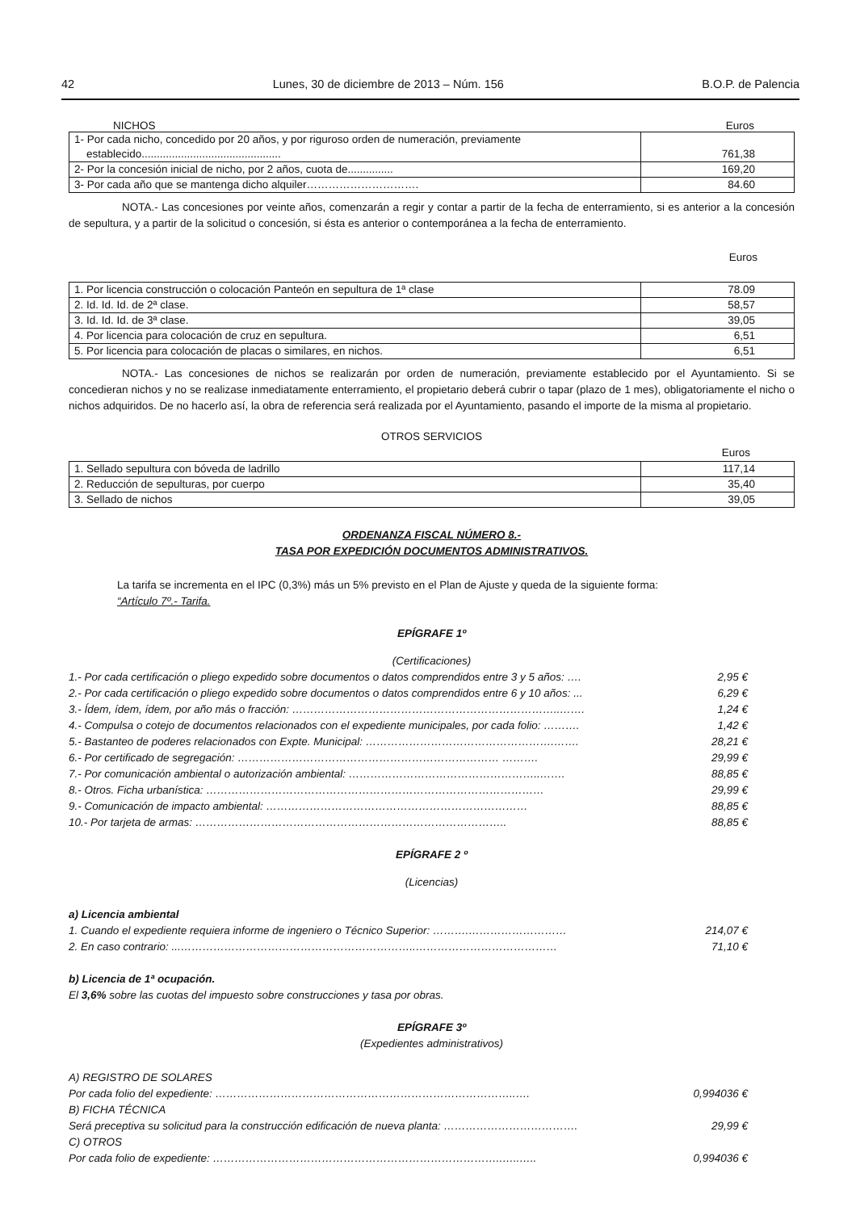42 Lunes, 30 de diciembre de 2013 – Núm. 156 B.O.P. de Palencia
NICHOS Euros
| 1- Por cada nicho, concedido por 20 años, y por riguroso orden de numeración, previamente establecido.............................................. | 761,38 |
| 2- Por la concesión inicial de nicho, por 2 años, cuota de............... | 169,20 |
| 3- Por cada año que se mantenga dicho alquiler…………………………. | 84.60 |
NOTA.- Las concesiones por veinte años, comenzarán a regir y contar a partir de la fecha de enterramiento, si es anterior a la concesión de sepultura, y a partir de la solicitud o concesión, si ésta es anterior o contemporánea a la fecha de enterramiento.
Euros
| 1. Por licencia construcción o colocación Panteón en sepultura de 1ª clase | 78.09 |
| 2. Id. Id. Id. de 2ª clase. | 58,57 |
| 3. Id. Id. Id. de 3ª clase. | 39,05 |
| 4. Por licencia para colocación de cruz en sepultura. | 6,51 |
| 5. Por licencia para colocación de placas o similares, en nichos. | 6,51 |
NOTA.- Las concesiones de nichos se realizarán por orden de numeración, previamente establecido por el Ayuntamiento. Si se concedieran nichos y no se realizase inmediatamente enterramiento, el propietario deberá cubrir o tapar (plazo de 1 mes), obligatoriamente el nicho o nichos adquiridos. De no hacerlo así, la obra de referencia será realizada por el Ayuntamiento, pasando el importe de la misma al propietario.
OTROS SERVICIOS
Euros
| 1. Sellado sepultura con bóveda de ladrillo | 117,14 |
| 2. Reducción de sepulturas, por cuerpo | 35,40 |
| 3. Sellado de nichos | 39,05 |
ORDENANZA FISCAL NÚMERO 8.-
TASA POR EXPEDICIÓN DOCUMENTOS ADMINISTRATIVOS.
La tarifa se incrementa en el IPC (0,3%) más un 5% previsto en el Plan de Ajuste y queda de la siguiente forma:
“Artículo 7º.- Tarifa.
EPÍGRAFE 1º
(Certificaciones)
1.- Por cada certificación o pliego expedido sobre documentos o datos comprendidos entre 3 y 5 años: …. 2,95 €
2.- Por cada certificación o pliego expedido sobre documentos o datos comprendidos entre 6 y 10 años: ... 6,29 €
3.- Ídem, ídem, ídem, por año más o fracción: ………………………………………………………………..……. 1,24 €
4.- Compulsa o cotejo de documentos relacionados con el expediente municipales, por cada folio: ………. 1,42 €
5.- Bastanteo de poderes relacionados con Expte. Municipal: …………………………………………….……. 28,21 €
6.- Por certificado de segregación: ……………………………………………………………… ………. 29,99 €
7.- Por comunicación ambiental o autorización ambiental: ……………………………………………..……. 88,85 €
8.- Otros. Ficha urbanística: ………………………………………………………………………………… 29,99 €
9.- Comunicación de impacto ambiental: ……………………………………………………………… 88,85 €
10.- Por tarjeta de armas: ………………………………………………………………………….. 88,85 €
EPÍGRAFE 2 º
(Licencias)
a) Licencia ambiental
1. Cuando el expediente requiera informe de ingeniero o Técnico Superior: ……….……………………… 214,07 €
2. En caso contrario: ...………………………………………………………..………………………………… 71,10 €
b) Licencia de 1ª ocupación.
El 3,6% sobre las cuotas del impuesto sobre construcciones y tasa por obras.
EPÍGRAFE 3º
(Expedientes administrativos)
A) REGISTRO DE SOLARES
Por cada folio del expediente: ………………………………………………………………………..…. 0,994036 €
B) FICHA TÉCNICA
Será preceptiva su solicitud para la construcción edificación de nueva planta: ………………………………. 29,99 €
C) OTROS
Por cada folio de expediente: ……………………………………………………………………..…..….. 0,994036 €